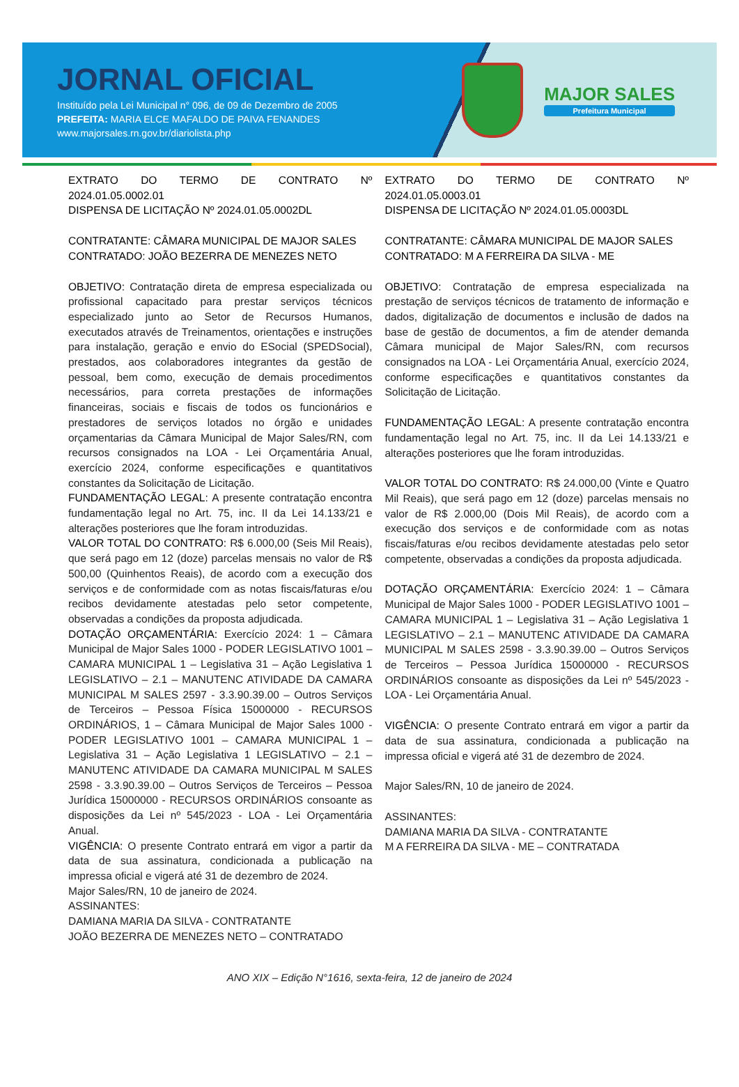JORNAL OFICIAL
Instituído pela Lei Municipal n° 096, de 09 de Dezembro de 2005
PREFEITA: MARIA ELCE MAFALDO DE PAIVA FENANDES
www.majorsales.rn.gov.br/diariolista.php
MAJOR SALES
Prefeitura Municipal
EXTRATO DO TERMO DE CONTRATO Nº 2024.01.05.0002.01
DISPENSA DE LICITAÇÃO Nº 2024.01.05.0002DL
CONTRATANTE: CÂMARA MUNICIPAL DE MAJOR SALES
CONTRATADO: JOÃO BEZERRA DE MENEZES NETO
OBJETIVO: Contratação direta de empresa especializada ou profissional capacitado para prestar serviços técnicos especializado junto ao Setor de Recursos Humanos, executados através de Treinamentos, orientações e instruções para instalação, geração e envio do ESocial (SPEDSocial), prestados, aos colaboradores integrantes da gestão de pessoal, bem como, execução de demais procedimentos necessários, para correta prestações de informações financeiras, sociais e fiscais de todos os funcionários e prestadores de serviços lotados no órgão e unidades orçamentarias da Câmara Municipal de Major Sales/RN, com recursos consignados na LOA - Lei Orçamentária Anual, exercício 2024, conforme especificações e quantitativos constantes da Solicitação de Licitação.
FUNDAMENTAÇÃO LEGAL: A presente contratação encontra fundamentação legal no Art. 75, inc. II da Lei 14.133/21 e alterações posteriores que lhe foram introduzidas.
VALOR TOTAL DO CONTRATO: R$ 6.000,00 (Seis Mil Reais), que será pago em 12 (doze) parcelas mensais no valor de R$ 500,00 (Quinhentos Reais), de acordo com a execução dos serviços e de conformidade com as notas fiscais/faturas e/ou recibos devidamente atestadas pelo setor competente, observadas a condições da proposta adjudicada.
DOTAÇÃO ORÇAMENTÁRIA: Exercício 2024: 1 – Câmara Municipal de Major Sales 1000 - PODER LEGISLATIVO 1001 – CAMARA MUNICIPAL 1 – Legislativa 31 – Ação Legislativa 1 LEGISLATIVO – 2.1 – MANUTENC ATIVIDADE DA CAMARA MUNICIPAL M SALES 2597 - 3.3.90.39.00 – Outros Serviços de Terceiros – Pessoa Física 15000000 - RECURSOS ORDINÁRIOS, 1 – Câmara Municipal de Major Sales 1000 - PODER LEGISLATIVO 1001 – CAMARA MUNICIPAL 1 – Legislativa 31 – Ação Legislativa 1 LEGISLATIVO – 2.1 – MANUTENC ATIVIDADE DA CAMARA MUNICIPAL M SALES 2598 - 3.3.90.39.00 – Outros Serviços de Terceiros – Pessoa Jurídica 15000000 - RECURSOS ORDINÁRIOS consoante as disposições da Lei nº 545/2023 - LOA - Lei Orçamentária Anual.
VIGÊNCIA: O presente Contrato entrará em vigor a partir da data de sua assinatura, condicionada a publicação na impressa oficial e vigerá até 31 de dezembro de 2024.
Major Sales/RN, 10 de janeiro de 2024.
ASSINANTES:
DAMIANA MARIA DA SILVA - CONTRATANTE
JOÃO BEZERRA DE MENEZES NETO – CONTRATADO
EXTRATO DO TERMO DE CONTRATO Nº 2024.01.05.0003.01
DISPENSA DE LICITAÇÃO Nº 2024.01.05.0003DL
CONTRATANTE: CÂMARA MUNICIPAL DE MAJOR SALES
CONTRATADO: M A FERREIRA DA SILVA - ME
OBJETIVO: Contratação de empresa especializada na prestação de serviços técnicos de tratamento de informação e dados, digitalização de documentos e inclusão de dados na base de gestão de documentos, a fim de atender demanda Câmara municipal de Major Sales/RN, com recursos consignados na LOA - Lei Orçamentária Anual, exercício 2024, conforme especificações e quantitativos constantes da Solicitação de Licitação.
FUNDAMENTAÇÃO LEGAL: A presente contratação encontra fundamentação legal no Art. 75, inc. II da Lei 14.133/21 e alterações posteriores que lhe foram introduzidas.
VALOR TOTAL DO CONTRATO: R$ 24.000,00 (Vinte e Quatro Mil Reais), que será pago em 12 (doze) parcelas mensais no valor de R$ 2.000,00 (Dois Mil Reais), de acordo com a execução dos serviços e de conformidade com as notas fiscais/faturas e/ou recibos devidamente atestadas pelo setor competente, observadas a condições da proposta adjudicada.
DOTAÇÃO ORÇAMENTÁRIA: Exercício 2024: 1 – Câmara Municipal de Major Sales 1000 - PODER LEGISLATIVO 1001 – CAMARA MUNICIPAL 1 – Legislativa 31 – Ação Legislativa 1 LEGISLATIVO – 2.1 – MANUTENC ATIVIDADE DA CAMARA MUNICIPAL M SALES 2598 - 3.3.90.39.00 – Outros Serviços de Terceiros – Pessoa Jurídica 15000000 - RECURSOS ORDINÁRIOS consoante as disposições da Lei nº 545/2023 - LOA - Lei Orçamentária Anual.
VIGÊNCIA: O presente Contrato entrará em vigor a partir da data de sua assinatura, condicionada a publicação na impressa oficial e vigerá até 31 de dezembro de 2024.
Major Sales/RN, 10 de janeiro de 2024.
ASSINANTES:
DAMIANA MARIA DA SILVA - CONTRATANTE
M A FERREIRA DA SILVA - ME – CONTRATADA
ANO XIX – Edição N°1616, sexta-feira, 12 de janeiro de 2024